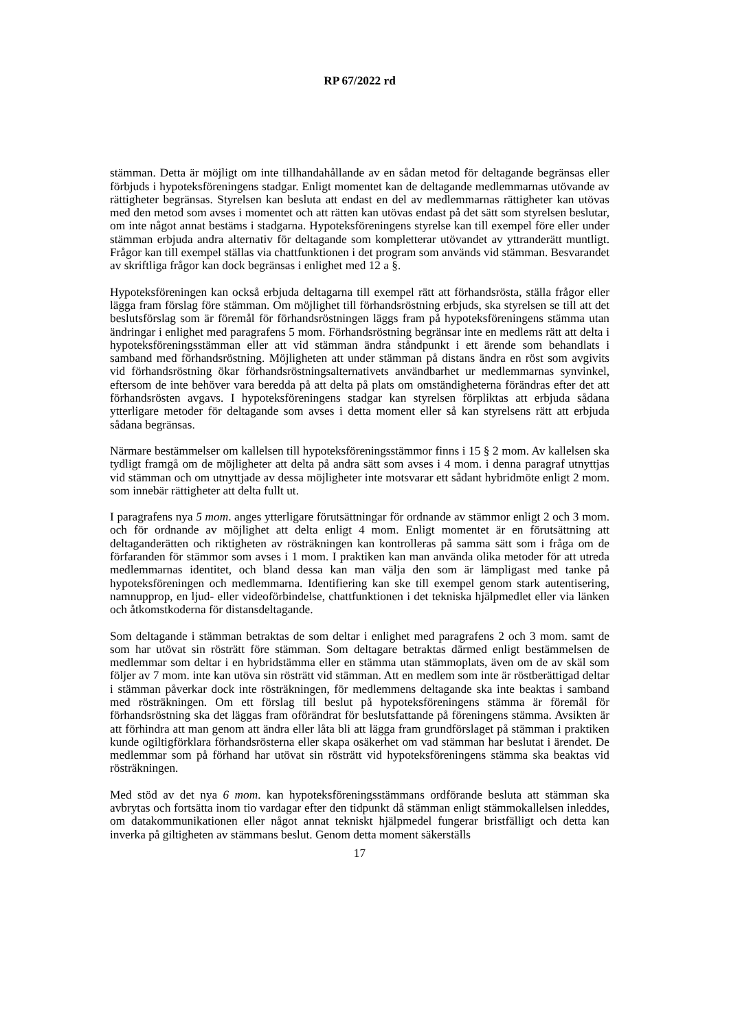RP 67/2022 rd
stämman. Detta är möjligt om inte tillhandahållande av en sådan metod för deltagande begränsas eller förbjuds i hypoteksföreningens stadgar. Enligt momentet kan de deltagande medlemmarnas utövande av rättigheter begränsas. Styrelsen kan besluta att endast en del av medlemmarnas rättigheter kan utövas med den metod som avses i momentet och att rätten kan utövas endast på det sätt som styrelsen beslutar, om inte något annat bestäms i stadgarna. Hypoteksföreningens styrelse kan till exempel före eller under stämman erbjuda andra alternativ för deltagande som kompletterar utövandet av yttranderätt muntligt. Frågor kan till exempel ställas via chattfunktionen i det program som används vid stämman. Besvarandet av skriftliga frågor kan dock begränsas i enlighet med 12 a §.
Hypoteksföreningen kan också erbjuda deltagarna till exempel rätt att förhandsrösta, ställa frågor eller lägga fram förslag före stämman. Om möjlighet till förhandsröstning erbjuds, ska styrelsen se till att det beslutsförslag som är föremål för förhandsröstningen läggs fram på hypoteksföreningens stämma utan ändringar i enlighet med paragrafens 5 mom. Förhandsröstning begränsar inte en medlems rätt att delta i hypoteksföreningsstämman eller att vid stämman ändra ståndpunkt i ett ärende som behandlats i samband med förhandsröstning. Möjligheten att under stämman på distans ändra en röst som avgivits vid förhandsröstning ökar förhandsröstningsalternativets användbarhet ur medlemmarnas synvinkel, eftersom de inte behöver vara beredda på att delta på plats om omständigheterna förändras efter det att förhandsrösten avgavs. I hypoteksföreningens stadgar kan styrelsen förpliktas att erbjuda sådana ytterligare metoder för deltagande som avses i detta moment eller så kan styrelsens rätt att erbjuda sådana begränsas.
Närmare bestämmelser om kallelsen till hypoteksföreningsstämmor finns i 15 § 2 mom. Av kallelsen ska tydligt framgå om de möjligheter att delta på andra sätt som avses i 4 mom. i denna paragraf utnyttjas vid stämman och om utnyttjade av dessa möjligheter inte motsvarar ett sådant hybridmöte enligt 2 mom. som innebär rättigheter att delta fullt ut.
I paragrafens nya 5 mom. anges ytterligare förutsättningar för ordnande av stämmor enligt 2 och 3 mom. och för ordnande av möjlighet att delta enligt 4 mom. Enligt momentet är en förutsättning att deltaganderätten och riktigheten av rösträkningen kan kontrolleras på samma sätt som i fråga om de förfaranden för stämmor som avses i 1 mom. I praktiken kan man använda olika metoder för att utreda medlemmarnas identitet, och bland dessa kan man välja den som är lämpligast med tanke på hypoteksföreningen och medlemmarna. Identifiering kan ske till exempel genom stark autentisering, namnupprop, en ljud- eller videoförbindelse, chattfunktionen i det tekniska hjälpmedlet eller via länken och åtkomstkoderna för distansdeltagande.
Som deltagande i stämman betraktas de som deltar i enlighet med paragrafens 2 och 3 mom. samt de som har utövat sin rösträtt före stämman. Som deltagare betraktas därmed enligt bestämmelsen de medlemmar som deltar i en hybridstämma eller en stämma utan stämmoplats, även om de av skäl som följer av 7 mom. inte kan utöva sin rösträtt vid stämman. Att en medlem som inte är röstberättigad deltar i stämman påverkar dock inte rösträkningen, för medlemmens deltagande ska inte beaktas i samband med rösträkningen. Om ett förslag till beslut på hypoteksföreningens stämma är föremål för förhandsröstning ska det läggas fram oförändrat för beslutsfattande på föreningens stämma. Avsikten är att förhindra att man genom att ändra eller låta bli att lägga fram grundförslaget på stämman i praktiken kunde ogiltigförklara förhandsrösterna eller skapa osäkerhet om vad stämman har beslutat i ärendet. De medlemmar som på förhand har utövat sin rösträtt vid hypoteksföreningens stämma ska beaktas vid rösträkningen.
Med stöd av det nya 6 mom. kan hypoteksföreningsstämmans ordförande besluta att stämman ska avbrytas och fortsätta inom tio vardagar efter den tidpunkt då stämman enligt stämmokallelsen inleddes, om datakommunikationen eller något annat tekniskt hjälpmedel fungerar bristfälligt och detta kan inverka på giltigheten av stämmans beslut. Genom detta moment säkerställs
17